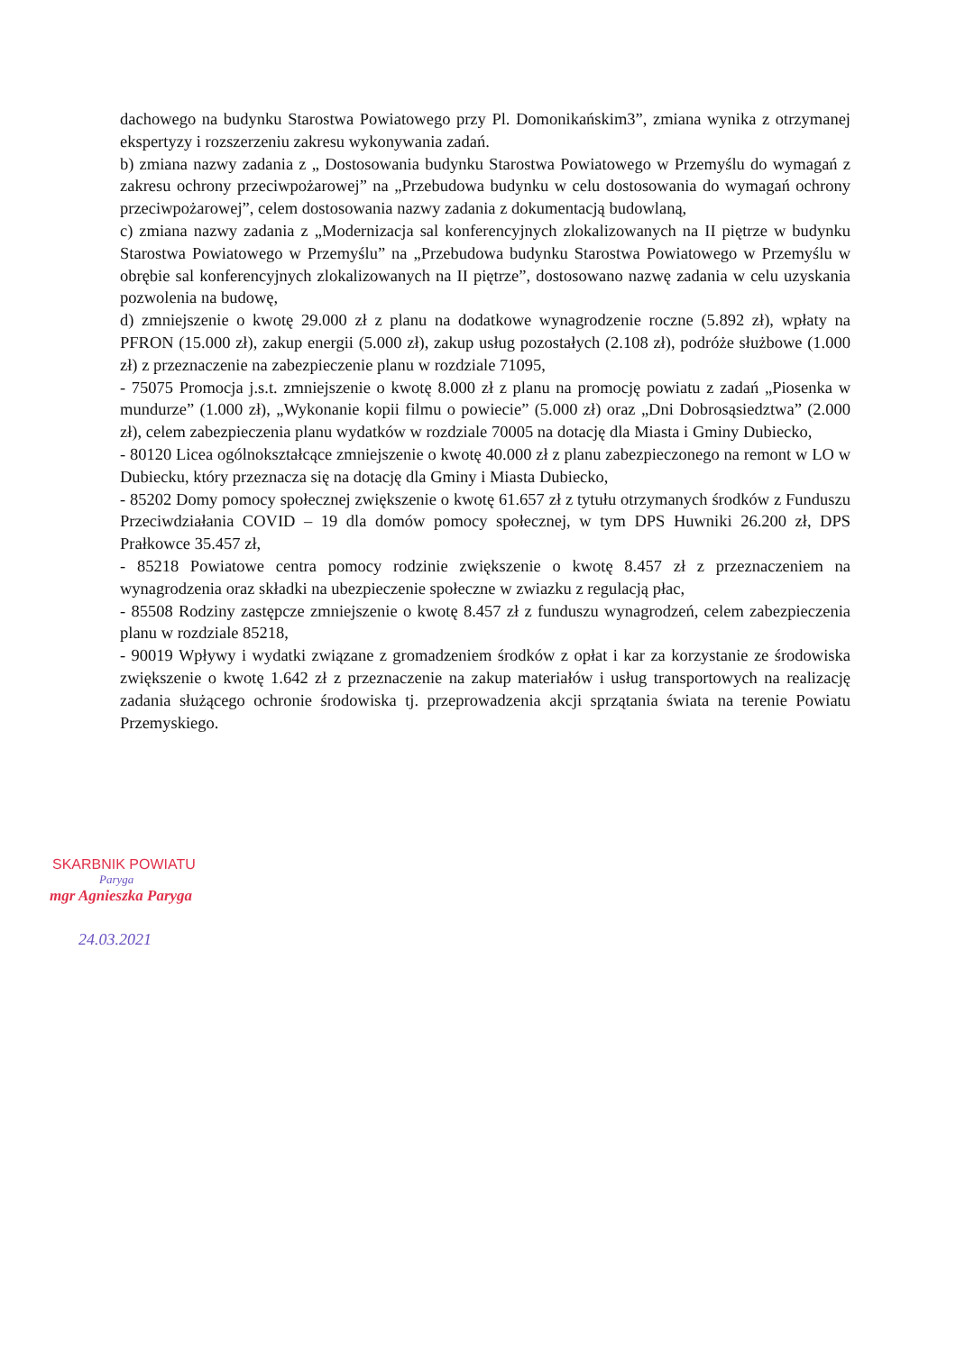dachowego na budynku Starostwa Powiatowego przy Pl. Domonikańskim3”, zmiana wynika z otrzymanej ekspertyzy i rozszerzeniu zakresu wykonywania zadań.
b) zmiana nazwy zadania z „ Dostosowania budynku Starostwa Powiatowego w Przemyślu do wymagań z zakresu ochrony przeciwpożarowej” na „Przebudowa budynku w celu dostosowania do wymagań ochrony przeciwpożarowej”, celem dostosowania nazwy zadania z dokumentacją budowlaną,
c) zmiana nazwy zadania z „Modernizacja sal konferencyjnych zlokalizowanych na II piętrze w budynku Starostwa Powiatowego w Przemyślu” na „Przebudowa budynku Starostwa Powiatowego w Przemyślu w obrębie sal konferencyjnych zlokalizowanych na II piętrze”, dostosowano nazwę zadania w celu uzyskania pozwolenia na budowę,
d) zmniejszenie o kwotę 29.000 zł z planu na dodatkowe wynagrodzenie roczne (5.892 zł), wpłaty na PFRON (15.000 zł), zakup energii (5.000 zł), zakup usług pozostałych (2.108 zł), podróże służbowe (1.000 zł) z przeznaczenie na zabezpieczenie planu w rozdziale 71095,
- 75075 Promocja j.s.t. zmniejszenie o kwotę 8.000 zł z planu na promocję powiatu z zadań „Piosenka w mundurze” (1.000 zł), „Wykonanie kopii filmu o powiecie” (5.000 zł) oraz „Dni Dobrosąsiedztwa” (2.000 zł), celem zabezpieczenia planu wydatków w rozdziale 70005 na dotację dla Miasta i Gminy Dubiecko,
- 80120 Licea ogólnokształcące zmniejszenie o kwotę 40.000 zł z planu zabezpieczonego na remont w LO w Dubiecku, który przeznacza się na dotację dla Gminy i Miasta Dubiecko,
- 85202 Domy pomocy społecznej zwiększenie o kwotę 61.657 zł z tytułu otrzymanych środków z Funduszu Przeciwdziałania COVID – 19 dla domów pomocy społecznej, w tym DPS Huwniki 26.200 zł, DPS Prałkowce 35.457 zł,
- 85218 Powiatowe centra pomocy rodzinie zwiększenie o kwotę 8.457 zł z przeznaczeniem na wynagrodzenia oraz składki na ubezpieczenie społeczne w zwiazku z regulacją płac,
- 85508 Rodziny zastępcze zmniejszenie o kwotę 8.457 zł z funduszu wynagrodzeń, celem zabezpieczenia planu w rozdziale 85218,
- 90019 Wpływy i wydatki związane z gromadzeniem środków z opłat i kar za korzystanie ze środowiska zwiększenie o kwotę 1.642 zł z przeznaczenie na zakup materiałów i usług transportowych na realizację zadania służącego ochronie środowiska tj. przeprowadzenia akcji sprzątania świata na terenie Powiatu Przemyskiego.
SKARBNIK POWIATU
Paryga
mgr Agnieszka Paryga
24.03.2021